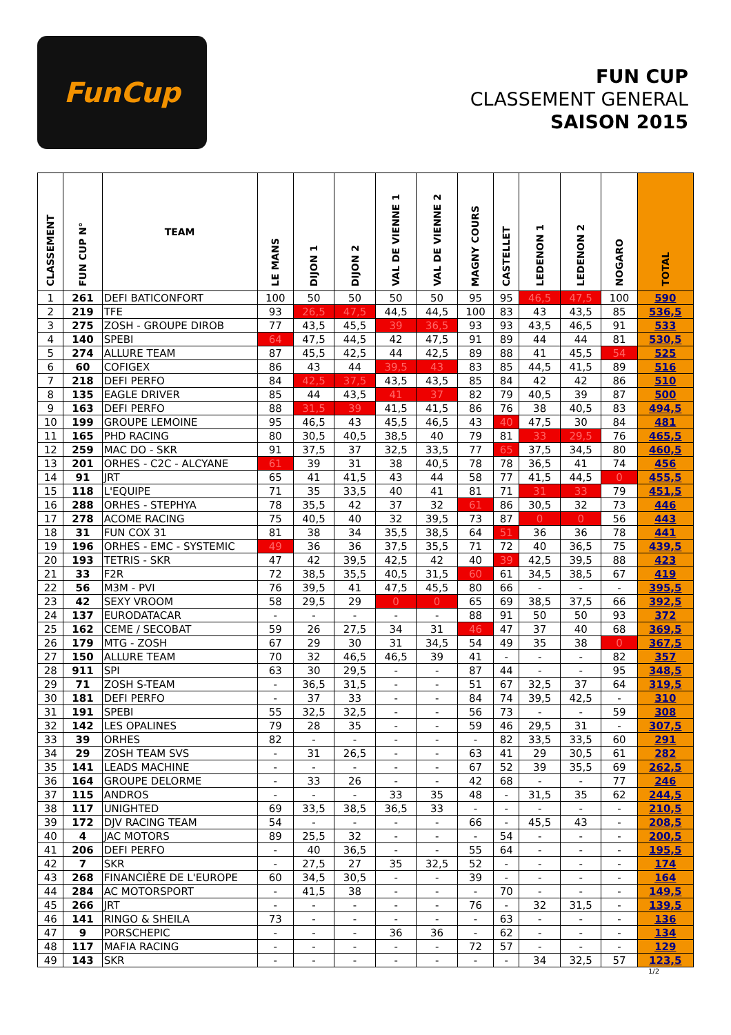FunCup
FUN CUP
CLASSEMENT GENERAL
SAISON 2015
| CLASSEMENT | FUN CUP N° | TEAM | LE MANS | DIJON 1 | DIJON 2 | VAL DE VIENNE 1 | VAL DE VIENNE 2 | MAGNY COURS | CASTELLET | LEDENON 1 | LEDENON 2 | NOGARO | TOTAL |
| --- | --- | --- | --- | --- | --- | --- | --- | --- | --- | --- | --- | --- | --- |
| 1 | 261 | DEFI BATICONFORT | 100 | 50 | 50 | 50 | 50 | 95 | 95 | 46,5 | 47,5 | 100 | 590 |
| 2 | 219 | TFE | 93 | 26,5 | 47,5 | 44,5 | 44,5 | 100 | 83 | 43 | 43,5 | 85 | 536,5 |
| 3 | 275 | ZOSH - GROUPE DIROB | 77 | 43,5 | 45,5 | 39 | 36,5 | 93 | 93 | 43,5 | 46,5 | 91 | 533 |
| 4 | 140 | SPEBI | 64 | 47,5 | 44,5 | 42 | 47,5 | 91 | 89 | 44 | 44 | 81 | 530,5 |
| 5 | 274 | ALLURE TEAM | 87 | 45,5 | 42,5 | 44 | 42,5 | 89 | 88 | 41 | 45,5 | 54 | 525 |
| 6 | 60 | COFIGEX | 86 | 43 | 44 | 39,5 | 43 | 83 | 85 | 44,5 | 41,5 | 89 | 516 |
| 7 | 218 | DEFI PERFO | 84 | 42,5 | 37,5 | 43,5 | 43,5 | 85 | 84 | 42 | 42 | 86 | 510 |
| 8 | 135 | EAGLE DRIVER | 85 | 44 | 43,5 | 41 | 37 | 82 | 79 | 40,5 | 39 | 87 | 500 |
| 9 | 163 | DEFI PERFO | 88 | 31,5 | 39 | 41,5 | 41,5 | 86 | 76 | 38 | 40,5 | 83 | 494,5 |
| 10 | 199 | GROUPE LEMOINE | 95 | 46,5 | 43 | 45,5 | 46,5 | 43 | 40 | 47,5 | 30 | 84 | 481 |
| 11 | 165 | PHD RACING | 80 | 30,5 | 40,5 | 38,5 | 40 | 79 | 81 | 33 | 29,5 | 76 | 465,5 |
| 12 | 259 | MAC DO - SKR | 91 | 37,5 | 37 | 32,5 | 33,5 | 77 | 65 | 37,5 | 34,5 | 80 | 460,5 |
| 13 | 201 | ORHES - C2C - ALCYANE | 61 | 39 | 31 | 38 | 40,5 | 78 | 78 | 36,5 | 41 | 74 | 456 |
| 14 | 91 | JRT | 65 | 41 | 41,5 | 43 | 44 | 58 | 77 | 41,5 | 44,5 | 0 | 455,5 |
| 15 | 118 | L'EQUIPE | 71 | 35 | 33,5 | 40 | 41 | 81 | 71 | 31 | 33 | 79 | 451,5 |
| 16 | 288 | ORHES - STEPHYA | 78 | 35,5 | 42 | 37 | 32 | 61 | 86 | 30,5 | 32 | 73 | 446 |
| 17 | 278 | ACOME RACING | 75 | 40,5 | 40 | 32 | 39,5 | 73 | 87 | 0 | 0 | 56 | 443 |
| 18 | 31 | FUN COX 31 | 81 | 38 | 34 | 35,5 | 38,5 | 64 | 51 | 36 | 36 | 78 | 441 |
| 19 | 196 | ORHES - EMC - SYSTEMIC | 49 | 36 | 36 | 37,5 | 35,5 | 71 | 72 | 40 | 36,5 | 75 | 439,5 |
| 20 | 193 | TETRIS - SKR | 47 | 42 | 39,5 | 42,5 | 42 | 40 | 39 | 42,5 | 39,5 | 88 | 423 |
| 21 | 33 | F2R | 72 | 38,5 | 35,5 | 40,5 | 31,5 | 60 | 61 | 34,5 | 38,5 | 67 | 419 |
| 22 | 56 | M3M - PVI | 76 | 39,5 | 41 | 47,5 | 45,5 | 80 | 66 | - | - | - | 395,5 |
| 23 | 42 | SEXY VROOM | 58 | 29,5 | 29 | 0 | 0 | 65 | 69 | 38,5 | 37,5 | 66 | 392,5 |
| 24 | 137 | EURODATACAR | - | - | - | - | - | 88 | 91 | 50 | 50 | 93 | 372 |
| 25 | 162 | CEME / SECOBAT | 59 | 26 | 27,5 | 34 | 31 | 46 | 47 | 37 | 40 | 68 | 369,5 |
| 26 | 179 | MTG - ZOSH | 67 | 29 | 30 | 31 | 34,5 | 54 | 49 | 35 | 38 | 0 | 367,5 |
| 27 | 150 | ALLURE TEAM | 70 | 32 | 46,5 | 46,5 | 39 | 41 | - | - | - | 82 | 357 |
| 28 | 911 | SPI | 63 | 30 | 29,5 | - | - | 87 | 44 | - | - | 95 | 348,5 |
| 29 | 71 | ZOSH S-TEAM | - | 36,5 | 31,5 | - | - | 51 | 67 | 32,5 | 37 | 64 | 319,5 |
| 30 | 181 | DEFI PERFO | - | 37 | 33 | - | - | 84 | 74 | 39,5 | 42,5 | - | 310 |
| 31 | 191 | SPEBI | 55 | 32,5 | 32,5 | - | - | 56 | 73 | - | - | 59 | 308 |
| 32 | 142 | LES OPALINES | 79 | 28 | 35 | - | - | 59 | 46 | 29,5 | 31 | - | 307,5 |
| 33 | 39 | ORHES | 82 | - | - | - | - | - | 82 | 33,5 | 33,5 | 60 | 291 |
| 34 | 29 | ZOSH TEAM SVS | - | 31 | 26,5 | - | - | 63 | 41 | 29 | 30,5 | 61 | 282 |
| 35 | 141 | LEADS MACHINE | - | - | - | - | - | 67 | 52 | 39 | 35,5 | 69 | 262,5 |
| 36 | 164 | GROUPE DELORME | - | 33 | 26 | - | - | 42 | 68 | - | - | 77 | 246 |
| 37 | 115 | ANDROS | - | - | - | 33 | 35 | 48 | - | 31,5 | 35 | 62 | 244,5 |
| 38 | 117 | UNIGHTED | 69 | 33,5 | 38,5 | 36,5 | 33 | - | - | - | - | - | 210,5 |
| 39 | 172 | DJV RACING TEAM | 54 | - | - | - | - | 66 | - | 45,5 | 43 | - | 208,5 |
| 40 | 4 | JAC MOTORS | 89 | 25,5 | 32 | - | - | - | 54 | - | - | - | 200,5 |
| 41 | 206 | DEFI PERFO | - | 40 | 36,5 | - | - | 55 | 64 | - | - | - | 195,5 |
| 42 | 7 | SKR | - | 27,5 | 27 | 35 | 32,5 | 52 | - | - | - | - | 174 |
| 43 | 268 | FINANCIÈRE DE L'EUROPE | 60 | 34,5 | 30,5 | - | - | 39 | - | - | - | - | 164 |
| 44 | 284 | AC MOTORSPORT | - | 41,5 | 38 | - | - | - | 70 | - | - | - | 149,5 |
| 45 | 266 | JRT | - | - | - | - | - | 76 | - | 32 | 31,5 | - | 139,5 |
| 46 | 141 | RINGO & SHEILA | 73 | - | - | - | - | - | 63 | - | - | - | 136 |
| 47 | 9 | PORSCHEPIC | - | - | - | 36 | 36 | - | 62 | - | - | - | 134 |
| 48 | 117 | MAFIA RACING | - | - | - | - | - | 72 | 57 | - | - | - | 129 |
| 49 | 143 | SKR | - | - | - | - | - | - | - | 34 | 32,5 | 57 | 123,5 |
1/2